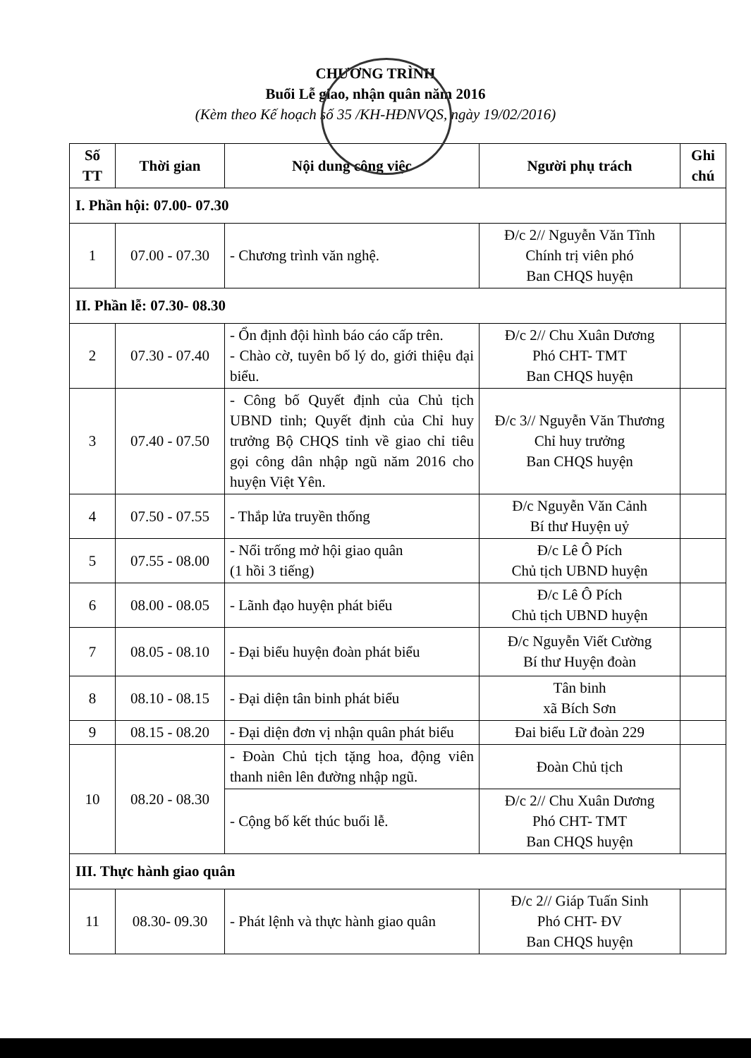CHƯƠNG TRÌNH
Buổi Lễ giao, nhận quân năm 2016
(Kèm theo Kế hoạch số 35 /KH-HĐNVQS, ngày 19/02/2016)
| Số TT | Thời gian | Nội dung công việc | Người phụ trách | Ghi chú |
| --- | --- | --- | --- | --- |
| I. Phần hội: 07.00- 07.30 | | | | |
| 1 | 07.00 - 07.30 | - Chương trình văn nghệ. | Đ/c 2// Nguyễn Văn Tĩnh Chính trị viên phó Ban CHQS huyện | |
| II. Phần lễ: 07.30- 08.30 | | | | |
| 2 | 07.30 - 07.40 | - Ổn định đội hình báo cáo cấp trên. - Chào cờ, tuyên bố lý do, giới thiệu đại biểu. | Đ/c 2// Chu Xuân Dương Phó CHT- TMT Ban CHQS huyện | |
| 3 | 07.40 - 07.50 | - Công bố Quyết định của Chủ tịch UBND tỉnh; Quyết định của Chỉ huy trưởng Bộ CHQS tỉnh về giao chỉ tiêu gọi công dân nhập ngũ năm 2016 cho huyện Việt Yên. | Đ/c 3// Nguyễn Văn Thương Chỉ huy trưởng Ban CHQS huyện | |
| 4 | 07.50 - 07.55 | - Thắp lửa truyền thống | Đ/c Nguyễn Văn Cảnh Bí thư Huyện uỷ | |
| 5 | 07.55 - 08.00 | - Nổi trống mở hội giao quân (1 hồi 3 tiếng) | Đ/c Lê Ô Pích Chủ tịch UBND huyện | |
| 6 | 08.00 - 08.05 | - Lãnh đạo huyện phát biểu | Đ/c Lê Ô Pích Chủ tịch UBND huyện | |
| 7 | 08.05 - 08.10 | - Đại biểu huyện đoàn phát biểu | Đ/c Nguyễn Viết Cường Bí thư Huyện đoàn | |
| 8 | 08.10 - 08.15 | - Đại diện tân binh phát biểu | Tân binh xã Bích Sơn | |
| 9 | 08.15 - 08.20 | - Đại diện đơn vị nhận quân phát biểu | Đai biểu Lữ đoàn 229 | |
| 10 | 08.20 - 08.30 | - Đoàn Chủ tịch tặng hoa, động viên thanh niên lên đường nhập ngũ. | Đoàn Chủ tịch | |
| | | - Cộng bố kết thúc buổi lễ. | Đ/c 2// Chu Xuân Dương Phó CHT- TMT Ban CHQS huyện | |
| III. Thực hành giao quân | | | | |
| 11 | 08.30- 09.30 | - Phát lệnh và thực hành giao quân | Đ/c 2// Giáp Tuấn Sinh Phó CHT- ĐV Ban CHQS huyện | |